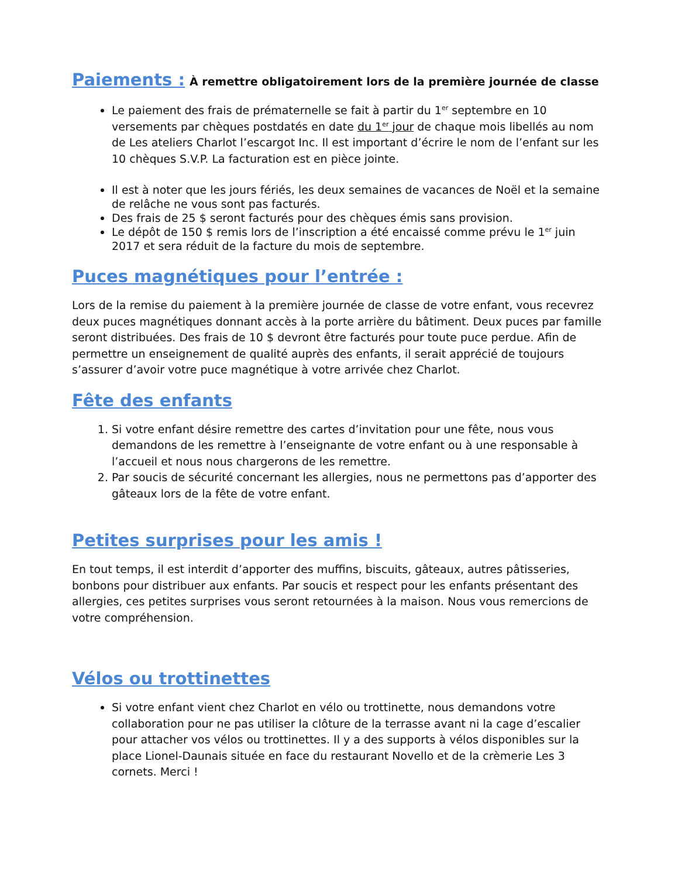Paiements : À remettre obligatoirement lors de la première journée de classe
Le paiement des frais de prématernelle se fait à partir du 1<sup>er</sup> septembre en 10 versements par chèques postdatés en date du 1<sup>er</sup> jour de chaque mois libellés au nom de Les ateliers Charlot l’escargot Inc. Il est important d’écrire le nom de l’enfant sur les 10 chèques S.V.P. La facturation est en pièce jointe.
Il est à noter que les jours fériés, les deux semaines de vacances de Noël et la semaine de relâche ne vous sont pas facturés.
Des frais de 25 $ seront facturés pour des chèques émis sans provision.
Le dépôt de 150 $ remis lors de l’inscription a été encaissé comme prévu le 1<sup>er</sup> juin 2017 et sera réduit de la facture du mois de septembre.
Puces magnétiques pour l’entrée :
Lors de la remise du paiement à la première journée de classe de votre enfant, vous recevrez deux puces magnétiques donnant accès à la porte arrière du bâtiment. Deux puces par famille seront distribuées. Des frais de 10 $ devront être facturés pour toute puce perdue. Afin de permettre un enseignement de qualité auprès des enfants, il serait apprécié de toujours s’assurer d’avoir votre puce magnétique à votre arrivée chez Charlot.
Fête des enfants
1. Si votre enfant désire remettre des cartes d’invitation pour une fête, nous vous demandons de les remettre à l’enseignante de votre enfant ou à une responsable à l’accueil et nous nous chargerons de les remettre.
2. Par soucis de sécurité concernant les allergies, nous ne permettons pas d’apporter des gâteaux lors de la fête de votre enfant.
Petites surprises pour les amis !
En tout temps, il est interdit d’apporter des muffins, biscuits, gâteaux, autres pâtisseries, bonbons pour distribuer aux enfants. Par soucis et respect pour les enfants présentant des allergies, ces petites surprises vous seront retournées à la maison. Nous vous remercions de votre compréhension.
Vélos ou trottinettes
Si votre enfant vient chez Charlot en vélo ou trottinette, nous demandons votre collaboration pour ne pas utiliser la clôture de la terrasse avant ni la cage d’escalier pour attacher vos vélos ou trottinettes. Il y a des supports à vélos disponibles sur la place Lionel-Daunais située en face du restaurant Novello et de la crèmerie Les 3 cornets. Merci !